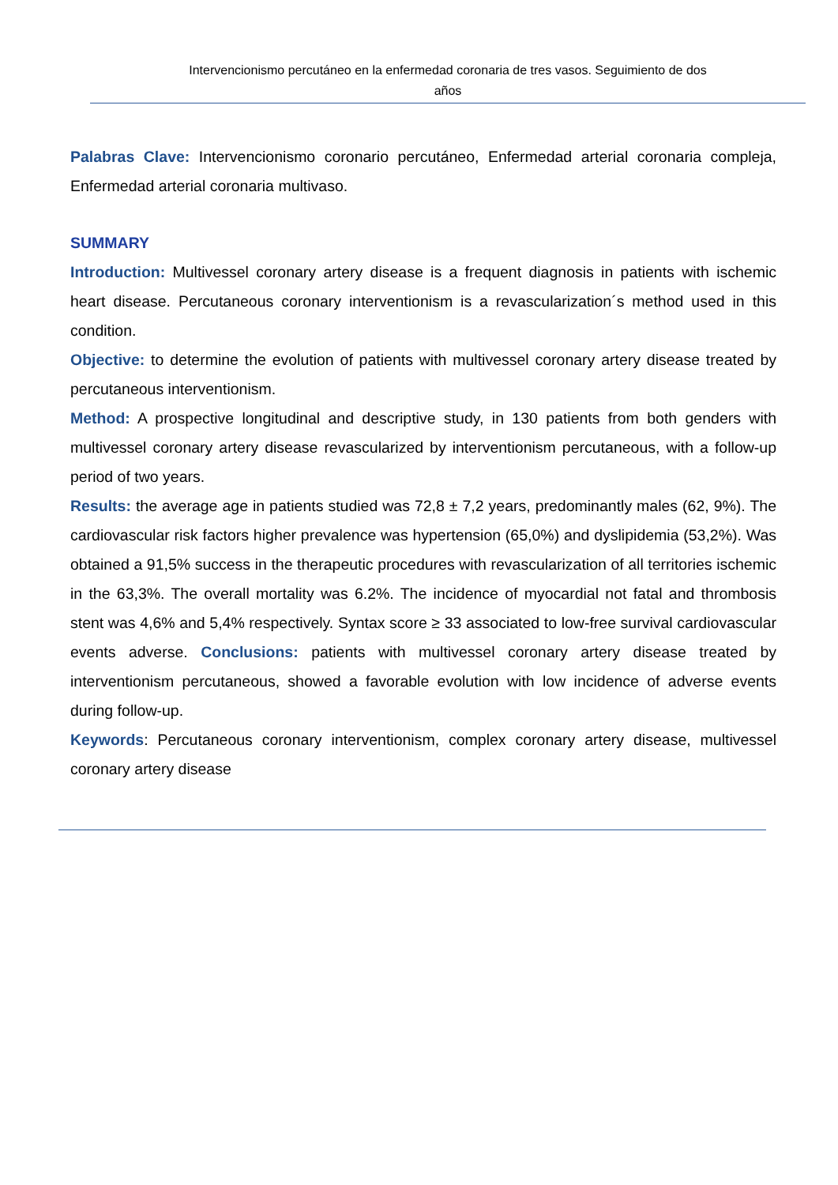Intervencionismo percutáneo en la enfermedad coronaria de tres vasos. Seguimiento de dos
años
Palabras Clave: Intervencionismo coronario percutáneo, Enfermedad arterial coronaria compleja, Enfermedad arterial coronaria multivaso.
SUMMARY
Introduction: Multivessel coronary artery disease is a frequent diagnosis in patients with ischemic heart disease. Percutaneous coronary interventionism is a revascularization´s method used in this condition.
Objective: to determine the evolution of patients with multivessel coronary artery disease treated by percutaneous interventionism.
Method: A prospective longitudinal and descriptive study, in 130 patients from both genders with multivessel coronary artery disease revascularized by interventionism percutaneous, with a follow-up period of two years.
Results: the average age in patients studied was 72,8 ± 7,2 years, predominantly males (62, 9%). The cardiovascular risk factors higher prevalence was hypertension (65,0%) and dyslipidemia (53,2%). Was obtained a 91,5% success in the therapeutic procedures with revascularization of all territories ischemic in the 63,3%. The overall mortality was 6.2%. The incidence of myocardial not fatal and thrombosis stent was 4,6% and 5,4% respectively. Syntax score ≥ 33 associated to low-free survival cardiovascular events adverse. Conclusions: patients with multivessel coronary artery disease treated by interventionism percutaneous, showed a favorable evolution with low incidence of adverse events during follow-up.
Keywords: Percutaneous coronary interventionism, complex coronary artery disease, multivessel coronary artery disease